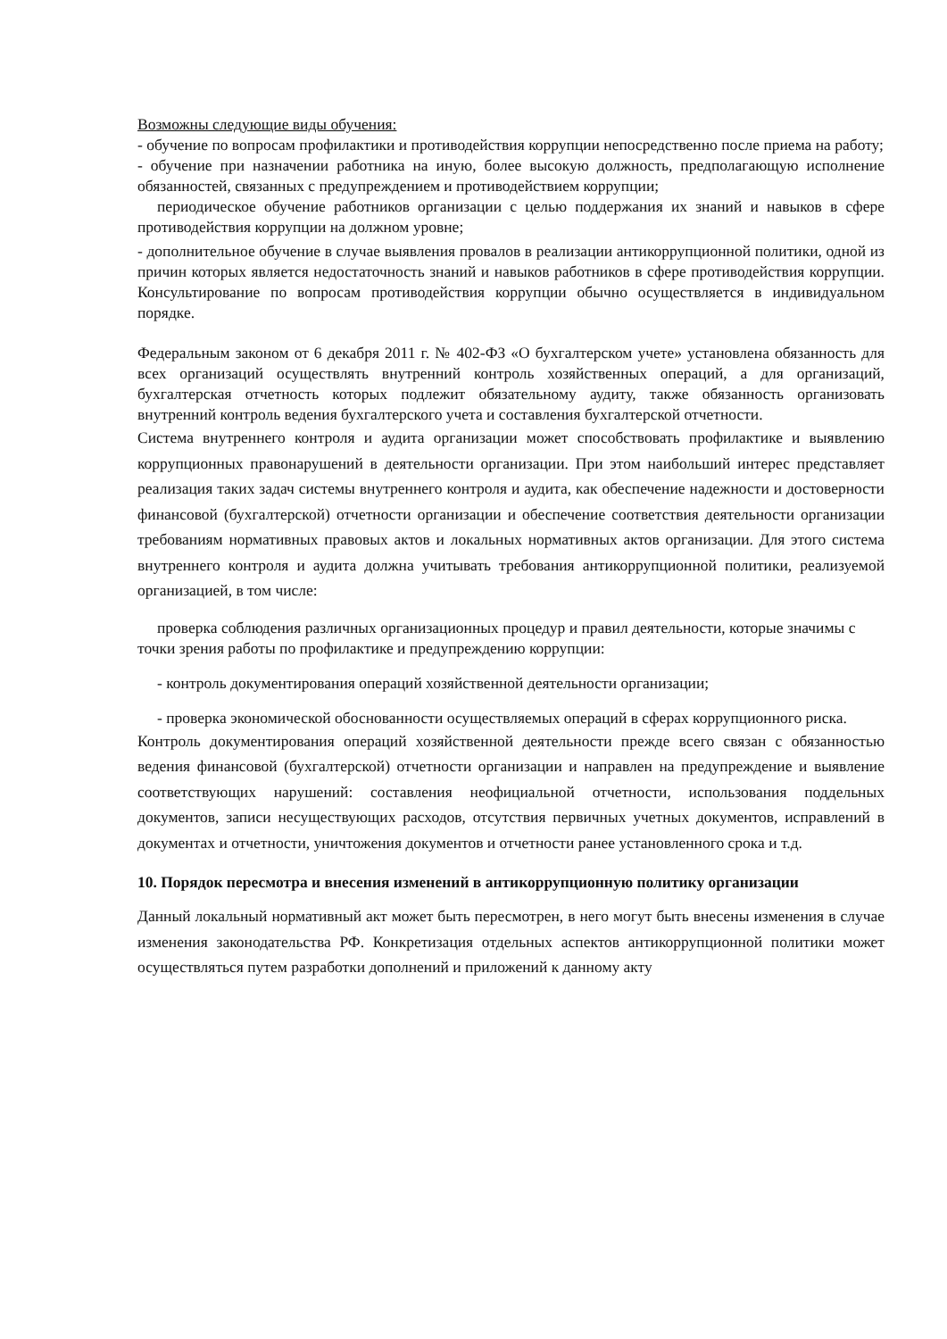Возможны следующие виды обучения:
- обучение по вопросам профилактики и противодействия коррупции непосредственно после приема на работу;
- обучение при назначении работника на иную, более высокую должность, предполагающую исполнение обязанностей, связанных с предупреждением и противодействием коррупции;
периодическое обучение работников организации с целью поддержания их знаний и навыков в сфере противодействия коррупции на должном уровне;
- дополнительное обучение в случае выявления провалов в реализации антикоррупционной политики, одной из причин которых является недостаточность знаний и навыков работников в сфере противодействия коррупции. Консультирование по вопросам противодействия коррупции обычно осуществляется в индивидуальном порядке.
Федеральным законом от 6 декабря 2011 г. № 402-ФЗ «О бухгалтерском учете» установлена обязанность для всех организаций осуществлять внутренний контроль хозяйственных операций, а для организаций, бухгалтерская отчетность которых подлежит обязательному аудиту, также обязанность организовать внутренний контроль ведения бухгалтерского учета и составления бухгалтерской отчетности.
Система внутреннего контроля и аудита организации может способствовать профилактике и выявлению коррупционных правонарушений в деятельности организации. При этом наибольший интерес представляет реализация таких задач системы внутреннего контроля и аудита, как обеспечение надежности и достоверности финансовой (бухгалтерской) отчетности организации и обеспечение соответствия деятельности организации требованиям нормативных правовых актов и локальных нормативных актов организации. Для этого система внутреннего контроля и аудита должна учитывать требования антикоррупционной политики, реализуемой организацией, в том числе:
проверка соблюдения различных организационных процедур и правил деятельности, которые значимы с точки зрения работы по профилактике и предупреждению коррупции:
- контроль документирования операций хозяйственной деятельности организации;
- проверка экономической обоснованности осуществляемых операций в сферах коррупционного риска.
Контроль документирования операций хозяйственной деятельности прежде всего связан с обязанностью ведения финансовой (бухгалтерской) отчетности организации и направлен на предупреждение и выявление соответствующих нарушений: составления неофициальной отчетности, использования поддельных документов, записи несуществующих расходов, отсутствия первичных учетных документов, исправлений в документах и отчетности, уничтожения документов и отчетности ранее установленного срока и т.д.
10. Порядок пересмотра и внесения изменений в антикоррупционную политику организации
Данный локальный нормативный акт может быть пересмотрен, в него могут быть внесены изменения в случае изменения законодательства РФ. Конкретизация отдельных аспектов антикоррупционной политики может осуществляться путем разработки дополнений и приложений к данному акту